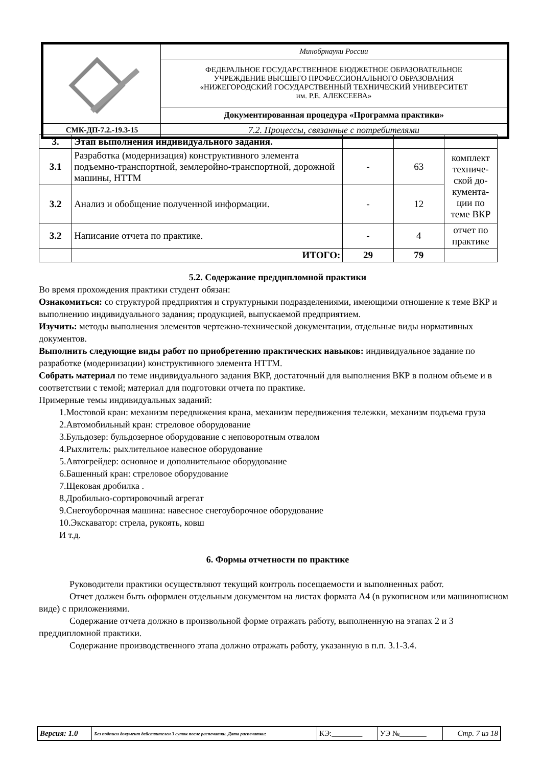| | Минобрнауки России |
| | ФЕДЕРАЛЬНОЕ ГОСУДАРСТВЕННОЕ БЮДЖЕТНОЕ ОБРАЗОВАТЕЛЬНОЕ УЧРЕЖДЕНИЕ ВЫСШЕГО ПРОФЕССИОНАЛЬНОГО ОБРАЗОВАНИЯ «НИЖЕГОРОДСКИЙ ГОСУДАРСТВЕННЫЙ ТЕХНИЧЕСКИЙ УНИВЕРСИТЕТ им. Р.Е. АЛЕКСЕЕВА» |
| | Документированная процедура «Программа практики» |
| СМК-ДП-7.2.-19.3-15 | 7.2. Процессы, связанные с потребителями |
| 3. | Этап выполнения индивидуального задания. | | | |
| 3.1 | Разработка (модернизация) конструктивного элемента подъемно-транспортной, землеройно-транспортной, дорожной машины, НТТМ | - | 63 | комплект техниче-ской до-кумента-ции по теме ВКР |
| 3.2 | Анализ и обобщение полученной информации. | - | 12 | |
| 3.2 | Написание отчета по практике. | - | 4 | отчет по практике |
| | ИТОГО: | 29 | 79 | |
5.2. Содержание преддипломной практики
Во время прохождения практики студент обязан:
Ознакомиться: со структурой предприятия и структурными подразделениями, имеющими отношение к теме ВКР и выполнению индивидуального задания; продукцией, выпускаемой предприятием.
Изучить: методы выполнения элементов чертежно-технической документации, отдельные виды нормативных документов.
Выполнить следующие виды работ по приобретению практических навыков: индивидуальное задание по разработке (модернизации) конструктивного элемента НТТМ.
Собрать материал по теме индивидуального задания ВКР, достаточный для выполнения ВКР в полном объеме и в соответствии с темой; материал для подготовки отчета по практике.
Примерные темы индивидуальных заданий:
1.Мостовой кран: механизм передвижения крана, механизм передвижения тележки, механизм подъема груза
2.Автомобильный кран: стреловое оборудование
3.Бульдозер: бульдозерное оборудование с неповоротным отвалом
4.Рыхлитель: рыхлительное навесное оборудование
5.Автогрейдер: основное и дополнительное оборудование
6.Башенный кран: стреловое оборудование
7.Щековая дробилка .
8.Дробильно-сортировочный агрегат
9.Снегоуборочная машина: навесное снегоуборочное оборудование
10.Экскаватор: стрела, рукоять, ковш
И т.д.
6. Формы отчетности по практике
Руководители практики осуществляют текущий контроль посещаемости и выполненных работ.
Отчет должен быть оформлен отдельным документом на листах формата А4 (в рукописном или машинописном виде) с приложениями.
Содержание отчета должно в произвольной форме отражать работу, выполненную на этапах 2 и 3 преддипломной практики.
Содержание производственного этапа должно отражать работу, указанную в п.п. 3.1-3.4.
| Версия: 1.0 | Без подписи документ действителен 3 суток после распечатки. Дата распечатки: | КЭ:________ | УЭ №_______ | Стр. 7 из 18 |